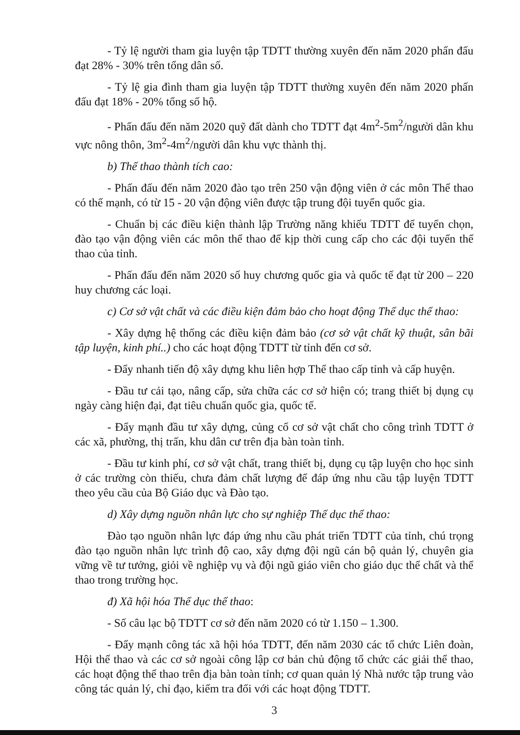- Tỷ lệ người tham gia luyện tập TDTT thường xuyên đến năm 2020 phấn đấu đạt 28% - 30% trên tổng dân số.
- Tỷ lệ gia đình tham gia luyện tập TDTT thường xuyên đến năm 2020 phấn đấu đạt 18% - 20% tổng số hộ.
- Phấn đấu đến năm 2020 quỹ đất dành cho TDTT đạt 4m<sup>2</sup>-5m<sup>2</sup>/người dân khu vực nông thôn, 3m<sup>2</sup>-4m<sup>2</sup>/người dân khu vực thành thị.
b) Thể thao thành tích cao:
- Phấn đấu đến năm 2020 đào tạo trên 250 vận động viên ở các môn Thể thao có thế mạnh, có từ 15 - 20 vận động viên được tập trung đội tuyển quốc gia.
- Chuẩn bị các điều kiện thành lập Trường năng khiếu TDTT để tuyển chọn, đào tạo vận động viên các môn thể thao để kịp thời cung cấp cho các đội tuyển thể thao của tỉnh.
- Phấn đấu đến năm 2020 số huy chương quốc gia và quốc tế đạt từ 200 – 220 huy chương các loại.
c) Cơ sở vật chất và các điều kiện đảm bảo cho hoạt động Thể dục thể thao:
- Xây dựng hệ thống các điều kiện đảm bảo (cơ sở vật chất kỹ thuật, sân bãi tập luyện, kinh phí..) cho các hoạt động TDTT từ tỉnh đến cơ sở.
- Đẩy nhanh tiến độ xây dựng khu liên hợp Thể thao cấp tỉnh và cấp huyện.
- Đầu tư cải tạo, nâng cấp, sửa chữa các cơ sở hiện có; trang thiết bị dụng cụ ngày càng hiện đại, đạt tiêu chuẩn quốc gia, quốc tế.
- Đẩy mạnh đầu tư xây dựng, củng cố cơ sở vật chất cho công trình TDTT ở các xã, phường, thị trấn, khu dân cư trên địa bàn toàn tỉnh.
- Đầu tư kinh phí, cơ sở vật chất, trang thiết bị, dụng cụ tập luyện cho học sinh ở các trường còn thiếu, chưa đảm chất lượng để đáp ứng nhu cầu tập luyện TDTT theo yêu cầu của Bộ Giáo dục và Đào tạo.
d) Xây dựng nguồn nhân lực cho sự nghiệp Thể dục thể thao:
Đào tạo nguồn nhân lực đáp ứng nhu cầu phát triển TDTT của tỉnh, chú trọng đào tạo nguồn nhân lực trình độ cao, xây dựng đội ngũ cán bộ quản lý, chuyên gia vững về tư tưởng, giỏi về nghiệp vụ và đội ngũ giáo viên cho giáo dục thể chất và thể thao trong trường học.
đ) Xã hội hóa Thể dục thể thao:
- Số câu lạc bộ TDTT cơ sở đến năm 2020 có từ 1.150 – 1.300.
- Đẩy mạnh công tác xã hội hóa TDTT, đến năm 2030 các tổ chức Liên đoàn, Hội thể thao và các cơ sở ngoài công lập cơ bản chủ động tổ chức các giải thể thao, các hoạt động thể thao trên địa bàn toàn tỉnh; cơ quan quản lý Nhà nước tập trung vào công tác quản lý, chỉ đạo, kiểm tra đối với các hoạt động TDTT.
3